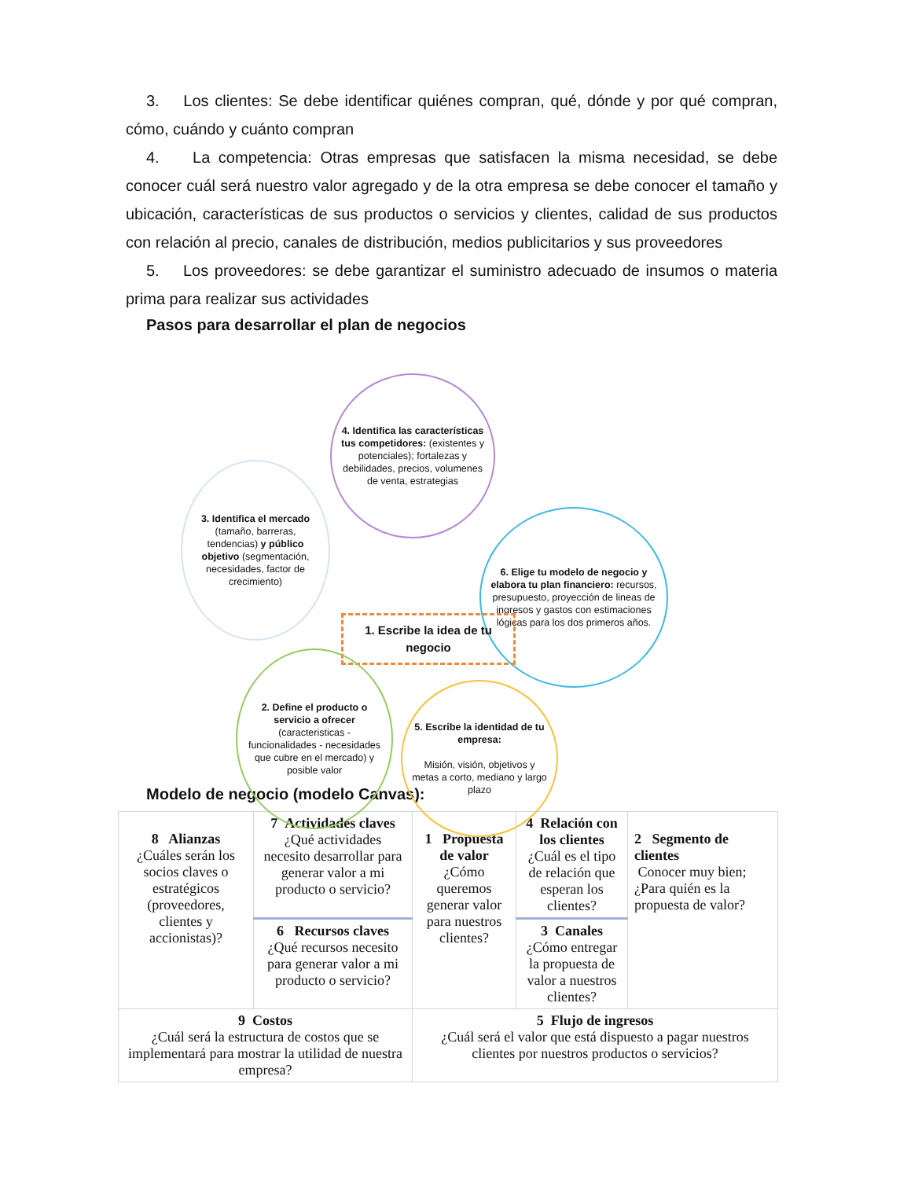3. Los clientes: Se debe identificar quiénes compran, qué, dónde y por qué compran, cómo, cuándo y cuánto compran
4. La competencia: Otras empresas que satisfacen la misma necesidad, se debe conocer cuál será nuestro valor agregado y de la otra empresa se debe conocer el tamaño y ubicación, características de sus productos o servicios y clientes, calidad de sus productos con relación al precio, canales de distribución, medios publicitarios y sus proveedores
5. Los proveedores: se debe garantizar el suministro adecuado de insumos o materia prima para realizar sus actividades
Pasos para desarrollar el plan de negocios
4. Identifica las características tus competidores: (existentes y potenciales); fortalezas y debilidades, precios, volumenes de venta, estrategias
3. Identifica el mercado (tamaño, barreras, tendencias) y público objetivo (segmentación, necesidades, factor de crecimiento)
6. Elige tu modelo de negocio y elabora tu plan financiero: recursos, presupuesto, proyección de lineas de ingresos y gastos con estimaciones lógicas para los dos primeros años.
1. Escribe la idea de tu negocio
2. Define el producto o servicio a ofrecer (caracteristicas - funcionalidades - necesidades que cubre en el mercado) y posible valor
5. Escribe la identidad de tu empresa:
Misión, visión, objetivos y metas a corto, mediano y largo plazo
Modelo de negocio (modelo Canvas):
| 8 Alianzas ¿Cuáles serán los socios claves o estratégicos (proveedores, clientes y accionistas)? | 7 Actividades claves ¿Qué actividades necesito desarrollar para generar valor a mi producto o servicio? | 1 Propuesta de valor ¿Cómo queremos generar valor para nuestros clientes? | 4 Relación con los clientes ¿Cuál es el tipo de relación que esperan los clientes? | 2 Segmento de clientes Conocer muy bien; ¿Para quién es la propuesta de valor? |
| | 6 Recursos claves ¿Qué recursos necesito para generar valor a mi producto o servicio? | | 3 Canales ¿Cómo entregar la propuesta de valor a nuestros clientes? | |
| 9 Costos ¿Cuál será la estructura de costos que se implementará para mostrar la utilidad de nuestra empresa? | | 5 Flujo de ingresos ¿Cuál será el valor que está dispuesto a pagar nuestros clientes por nuestros productos o servicios? | | |